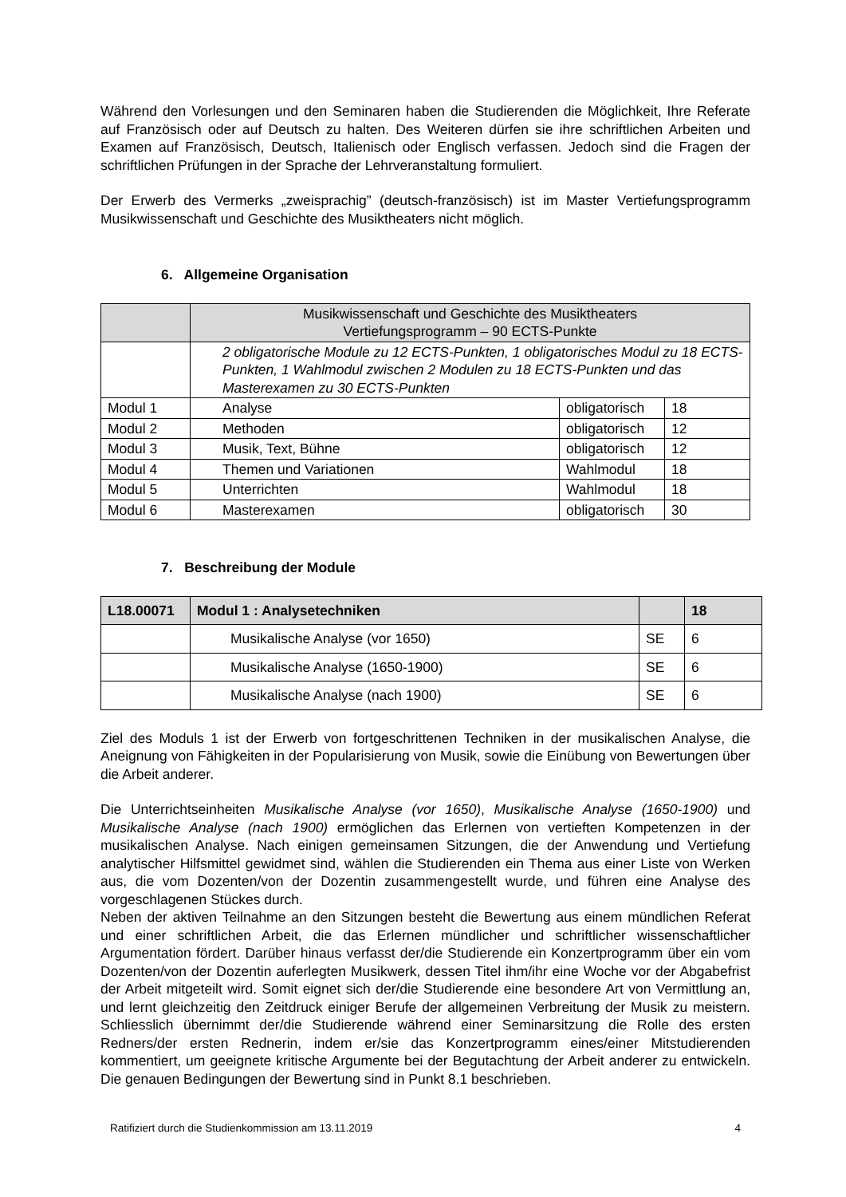Während den Vorlesungen und den Seminaren haben die Studierenden die Möglichkeit, Ihre Referate auf Französisch oder auf Deutsch zu halten. Des Weiteren dürfen sie ihre schriftlichen Arbeiten und Examen auf Französisch, Deutsch, Italienisch oder Englisch verfassen. Jedoch sind die Fragen der schriftlichen Prüfungen in der Sprache der Lehrveranstaltung formuliert.
Der Erwerb des Vermerks „zweisprachig” (deutsch-französisch) ist im Master Vertiefungsprogramm Musikwissenschaft und Geschichte des Musiktheaters nicht möglich.
6. Allgemeine Organisation
| | Musikwissenschaft und Geschichte des Musiktheaters Vertiefungsprogramm – 90 ECTS-Punkte | | |
| | 2 obligatorische Module zu 12 ECTS-Punkten, 1 obligatorisches Modul zu 18 ECTS-Punkten, 1 Wahlmodul zwischen 2 Modulen zu 18 ECTS-Punkten und das Masterexamen zu 30 ECTS-Punkten | | |
| Modul 1 | Analyse | obligatorisch | 18 |
| Modul 2 | Methoden | obligatorisch | 12 |
| Modul 3 | Musik, Text, Bühne | obligatorisch | 12 |
| Modul 4 | Themen und Variationen | Wahlmodul | 18 |
| Modul 5 | Unterrichten | Wahlmodul | 18 |
| Modul 6 | Masterexamen | obligatorisch | 30 |
7. Beschreibung der Module
| L18.00071 | Modul 1 : Analysetechniken | | 18 |
| --- | --- | --- | --- |
| | Musikalische Analyse (vor 1650) | SE | 6 |
| | Musikalische Analyse (1650-1900) | SE | 6 |
| | Musikalische Analyse (nach 1900) | SE | 6 |
Ziel des Moduls 1 ist der Erwerb von fortgeschrittenen Techniken in der musikalischen Analyse, die Aneignung von Fähigkeiten in der Popularisierung von Musik, sowie die Einübung von Bewertungen über die Arbeit anderer.
Die Unterrichtseinheiten Musikalische Analyse (vor 1650), Musikalische Analyse (1650-1900) und Musikalische Analyse (nach 1900) ermöglichen das Erlernen von vertieften Kompetenzen in der musikalischen Analyse. Nach einigen gemeinsamen Sitzungen, die der Anwendung und Vertiefung analytischer Hilfsmittel gewidmet sind, wählen die Studierenden ein Thema aus einer Liste von Werken aus, die vom Dozenten/von der Dozentin zusammengestellt wurde, und führen eine Analyse des vorgeschlagenen Stückes durch.
Neben der aktiven Teilnahme an den Sitzungen besteht die Bewertung aus einem mündlichen Referat und einer schriftlichen Arbeit, die das Erlernen mündlicher und schriftlicher wissenschaftlicher Argumentation fördert. Darüber hinaus verfasst der/die Studierende ein Konzertprogramm über ein vom Dozenten/von der Dozentin auferlegten Musikwerk, dessen Titel ihm/ihr eine Woche vor der Abgabefrist der Arbeit mitgeteilt wird. Somit eignet sich der/die Studierende eine besondere Art von Vermittlung an, und lernt gleichzeitig den Zeitdruck einiger Berufe der allgemeinen Verbreitung der Musik zu meistern. Schliesslich übernimmt der/die Studierende während einer Seminarsitzung die Rolle des ersten Redners/der ersten Rednerin, indem er/sie das Konzertprogramm eines/einer Mitstudierenden kommentiert, um geeignete kritische Argumente bei der Begutachtung der Arbeit anderer zu entwickeln. Die genauen Bedingungen der Bewertung sind in Punkt 8.1 beschrieben.
Ratifiziert durch die Studienkommission am 13.11.2019 4